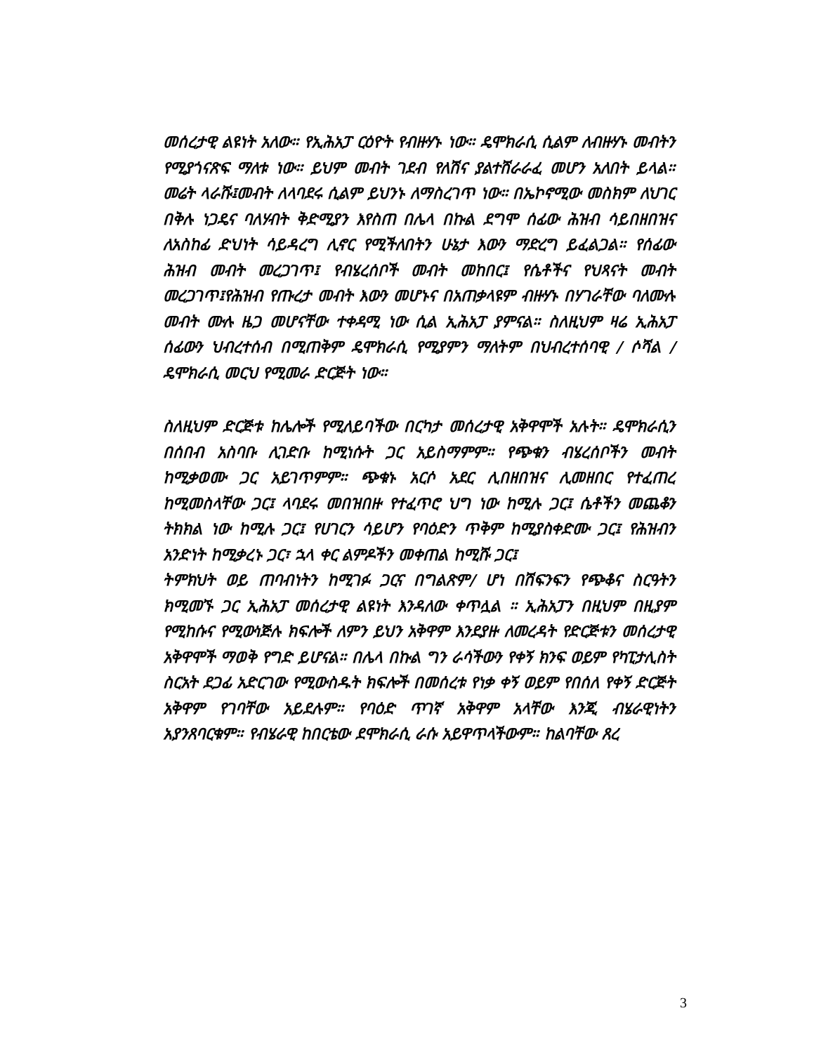መሰረታዊ ልዩነት አለው። የኢሕአፓ ርዕዮት የብዙሃኑ ነው። ዴሞክራሲ ሲልም ለብዙሃኑ መብትን የሚያጎናጽፍ ማለቱ ነው። ይህም መብት ገደብ የለሽና ያልተሸራራፈ መሆን አለበት ይላል። መሬት ላራሹ፤መብት ለላባደሩ ሲልም ይህንኑ ለማስረገጥ ነው። በኤኮኖሚው መስክም ለህገር በቅሉ ነጋዴና ባለሃብት ቅድሚያን እየስጠ በሌላ በኩል ደግሞ ሰፊው ሕዝብ ሳይበዘበዝና ለአስከፊ ድህነት ሳይዳረግ ሊኖር የሚችለበትን ሁኔታ እውን ማድረግ ይፈልጋል። የሰፊው ሕዝብ መብት መረጋገጥ፤ የብሄረሰቦች መብት መከበር፤ የሴቶችና የህጻናት መብት መረጋገጥ፤የሕዝብ የጡረታ መብት እውን መሆኑና በአጠቃላዩም ብዙሃኑ በሃገራቸው ባለሙሉ መብት ሙሉ ዜጋ መሆናቸው ተቀዳሚ ነው ሲል ኢሕአፓ ያምናል። ስለዚህም ዛሬ ኢሕአፓ ሰፊውን ህብረተሰብ በሚጠቅም ዴሞክራሲ የሚያምን ማለትም በህብረተሰባዊ / ሶሻል / ዴሞክራሲ መርህ የሚመራ ድርጅት ነው።
ስለዚህም ድርጅቱ ከሌሎች የሚለይባችው በርካታ መሰረታዊ አቅዋሞች አሉት። ዴሞክራሲን በሰበብ አስባቡ ሊገድቡ ከሚነሱት ጋር አይስማምም። የጭቁን ብሄረሰቦችን መብት ከሚቃወሙ ጋር አይገጥምም። ጭቁኑ አርሶ አደር ሊበዘበዝና ሊመዘበር የተፈጠረ ከሚመስላቸው ጋር፤ ላባደሩ መበዝበዙ የተፈጥሮ ህግ ነው ከሚሉ ጋር፤ ሴቶችን መጨቆን ትክክል ነው ከሚሉ ጋር፤ የሀገርን ሳይሆን የባዕድን ጥቅም ከሚያስቀድሙ ጋር፤ የሕዝብን አንድነት ከሚቃረኑ ጋር፣ ኋላ ቀር ልምዶችን መቀጠል ከሚሹ ጋር፤
ትምክህት ወይ ጠባብነትን ከሚገፉ ጋርና በግልጽም/ ሆነ በሽፍንፍን የጭቆና ስርዓትን ክሚመኙ ጋር ኢሕአፓ መሰረታዊ ልዩነት እንዳለው ቀጥሏል ። ኢሕአፓን በዚህም በዚያም የሚከሱና የሚውነጅሉ ክፍሎች ለምን ይህን አቅዋም እንደያዙ ለመረዳት የድርጅቱን መሰረታዊ አቅዋሞች ማወቅ የግድ ይሆናል። በሌላ በኩል ግን ራሳችውን የቀኝ ክንፍ ወይም የካፒታሊስት ስርአት ደጋፊ አድርገው የሚውስዱት ክፍሎች በመሰረቱ የነቃ ቀኝ ወይም የበሰለ የቀኝ ድርጅት አቅዋም የገባቸው አይደሉም። የባዕድ ጥገኛ አቅዋም አላቸው እንጂ ብሄራዊነትን አያንጸባርቁም። የብሄራዊ ከበርቴው ደሞክራሲ ራሱ አይዋጥላችውም። ከልባቸው ጸረ
3